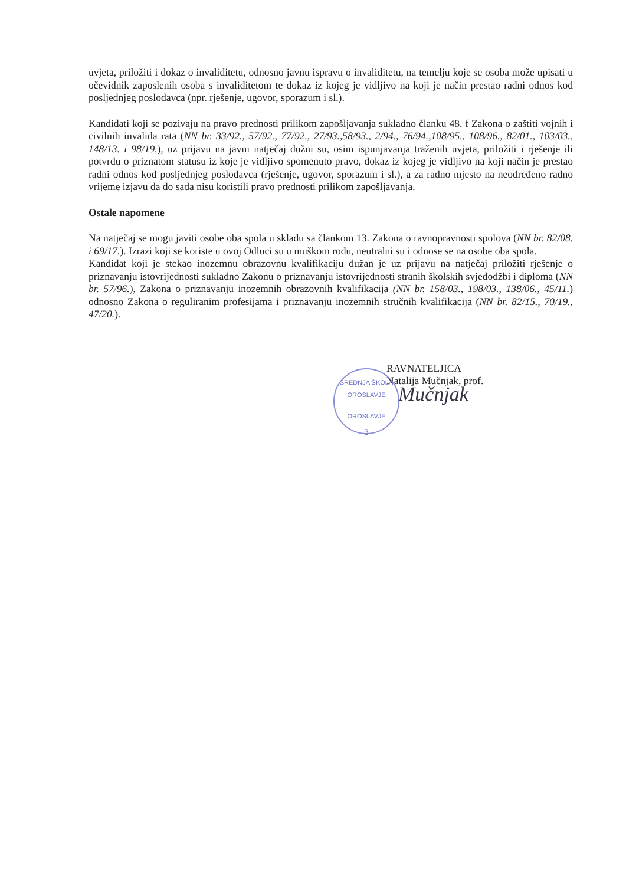uvjeta, priložiti i dokaz o invaliditetu, odnosno javnu ispravu o invaliditetu, na temelju koje se osoba može upisati u očevidnik zaposlenih osoba s invaliditetom te dokaz iz kojeg je vidljivo na koji je način prestao radni odnos kod posljednjeg poslodavca (npr. rješenje, ugovor, sporazum i sl.).
Kandidati koji se pozivaju na pravo prednosti prilikom zapošljavanja sukladno članku 48. f Zakona o zaštiti vojnih i civilnih invalida rata (NN br. 33/92., 57/92., 77/92., 27/93.,58/93., 2/94., 76/94.,108/95., 108/96., 82/01., 103/03., 148/13. i 98/19.), uz prijavu na javni natječaj dužni su, osim ispunjavanja traženih uvjeta, priložiti i rješenje ili potvrdu o priznatom statusu iz koje je vidljivo spomenuto pravo, dokaz iz kojeg je vidljivo na koji način je prestao radni odnos kod posljednjeg poslodavca (rješenje, ugovor, sporazum i sl.), a za radno mjesto na neodređeno radno vrijeme izjavu da do sada nisu koristili pravo prednosti prilikom zapošljavanja.
Ostale napomene
Na natječaj se mogu javiti osobe oba spola u skladu sa člankom 13. Zakona o ravnopravnosti spolova (NN br. 82/08. i 69/17.). Izrazi koji se koriste u ovoj Odluci su u muškom rodu, neutralni su i odnose se na osobe oba spola.
Kandidat koji je stekao inozemnu obrazovnu kvalifikaciju dužan je uz prijavu na natječaj priložiti rješenje o priznavanju istovrijednosti sukladno Zakonu o priznavanju istovrijednosti stranih školskih svjedodžbi i diploma (NN br. 57/96.), Zakona o priznavanju inozemnih obrazovnih kvalifikacija (NN br. 158/03., 198/03., 138/06., 45/11.) odnosno Zakona o reguliranim profesijama i priznavanju inozemnih stručnih kvalifikacija (NN br. 82/15., 70/19., 47/20.).
SREDNJA ŠKOLA OROSLAVJE
OROSLAVJE
3
RAVNATELJICA
Natalija Mučnjak, prof.
Mučnjak